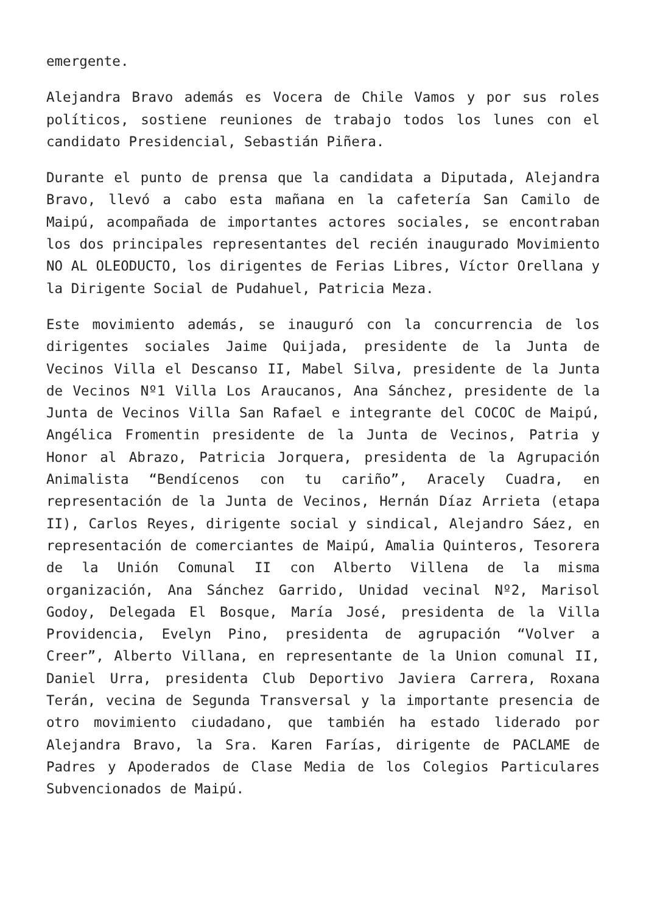emergente.
Alejandra Bravo además es Vocera de Chile Vamos y por sus roles políticos, sostiene reuniones de trabajo todos los lunes con el candidato Presidencial, Sebastián Piñera.
Durante el punto de prensa que la candidata a Diputada, Alejandra Bravo, llevó a cabo esta mañana en la cafetería San Camilo de Maipú, acompañada de importantes actores sociales, se encontraban los dos principales representantes del recién inaugurado Movimiento NO AL OLEODUCTO, los dirigentes de Ferias Libres, Víctor Orellana y la Dirigente Social de Pudahuel, Patricia Meza.
Este movimiento además, se inauguró con la concurrencia de los dirigentes sociales Jaime Quijada, presidente de la Junta de Vecinos Villa el Descanso II, Mabel Silva, presidente de la Junta de Vecinos Nº1 Villa Los Araucanos, Ana Sánchez, presidente de la Junta de Vecinos Villa San Rafael e integrante del COCOC de Maipú, Angélica Fromentin presidente de la Junta de Vecinos, Patria y Honor al Abrazo, Patricia Jorquera, presidenta de la Agrupación Animalista “Bendícenos con tu cariño”, Aracely Cuadra, en representación de la Junta de Vecinos, Hernán Díaz Arrieta (etapa II), Carlos Reyes, dirigente social y sindical, Alejandro Sáez, en representación de comerciantes de Maipú, Amalia Quinteros, Tesorera de la Unión Comunal II con Alberto Villena de la misma organización, Ana Sánchez Garrido, Unidad vecinal Nº2, Marisol Godoy, Delegada El Bosque, María José, presidenta de la Villa Providencia, Evelyn Pino, presidenta de agrupación “Volver a Creer”, Alberto Villana, en representante de la Union comunal II, Daniel Urra, presidenta Club Deportivo Javiera Carrera, Roxana Terán, vecina de Segunda Transversal y la importante presencia de otro movimiento ciudadano, que también ha estado liderado por Alejandra Bravo, la Sra. Karen Farías, dirigente de PACLAME de Padres y Apoderados de Clase Media de los Colegios Particulares Subvencionados de Maipú.